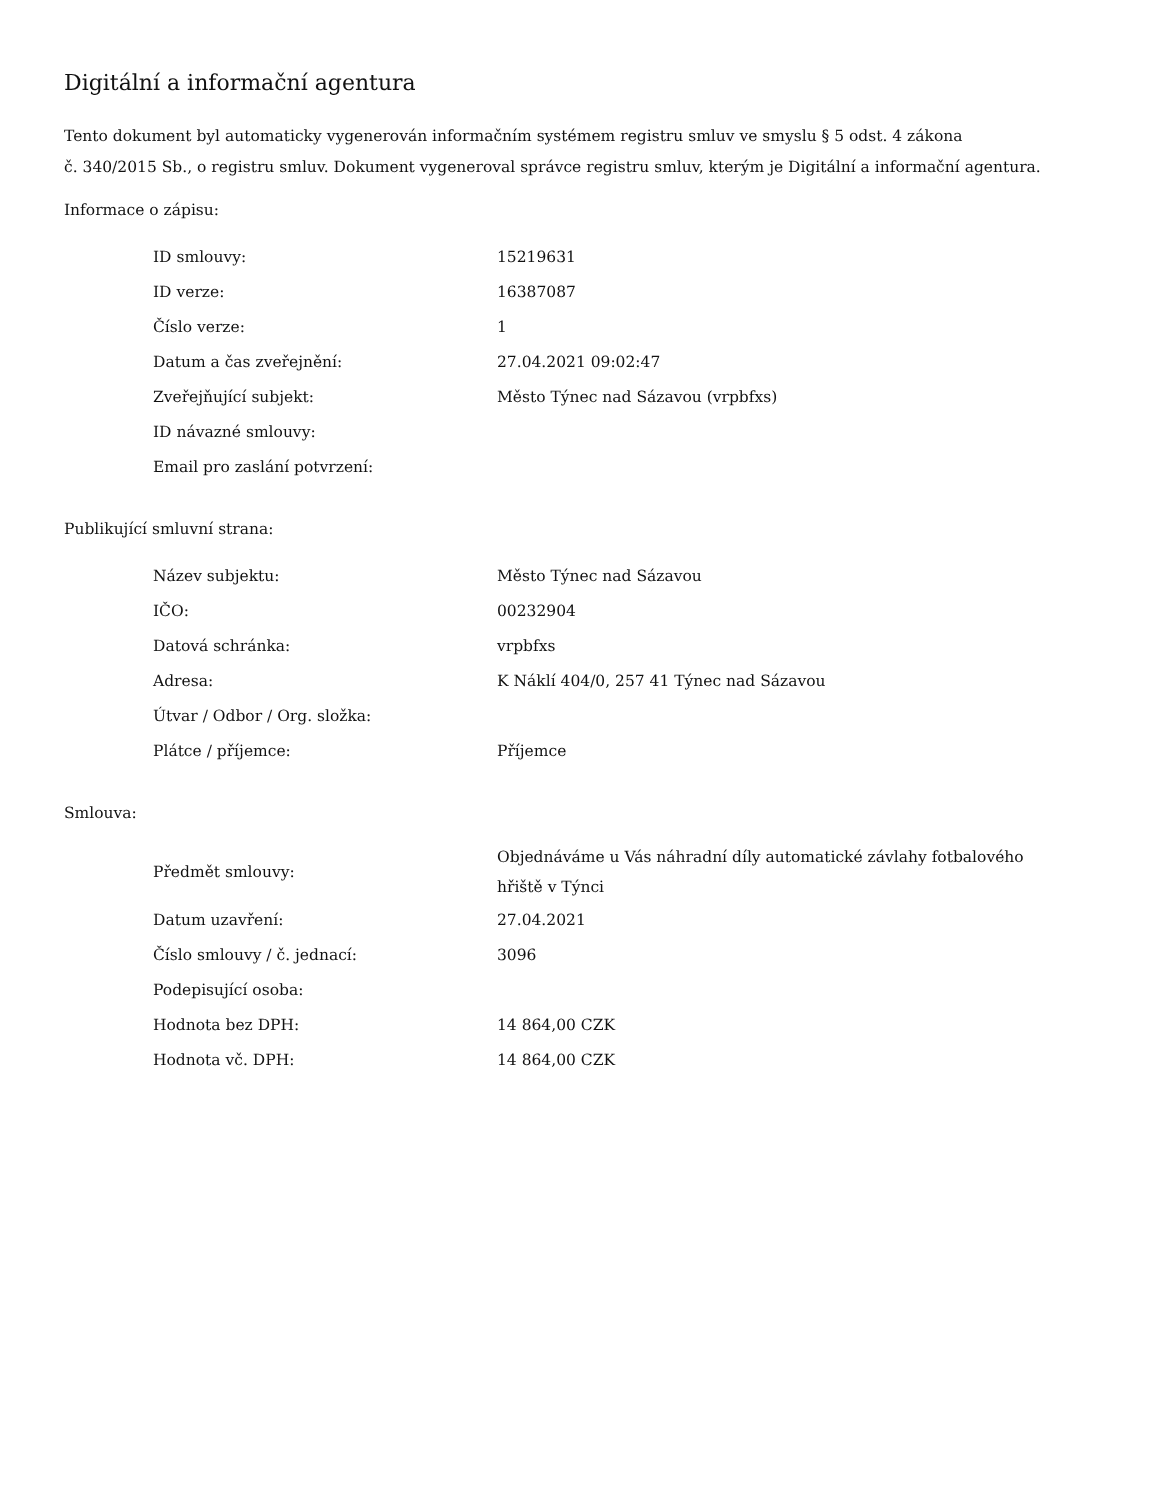Digitální a informační agentura
Tento dokument byl automaticky vygenerován informačním systémem registru smluv ve smyslu § 5 odst. 4 zákona
č. 340/2015 Sb., o registru smluv. Dokument vygeneroval správce registru smluv, kterým je Digitální a informační agentura.
Informace o zápisu:
| ID smlouvy: | 15219631 |
| ID verze: | 16387087 |
| Číslo verze: | 1 |
| Datum a čas zveřejnění: | 27.04.2021 09:02:47 |
| Zveřejňující subjekt: | Město Týnec nad Sázavou (vrpbfxs) |
| ID návazné smlouvy: | |
| Email pro zaslání potvrzení: | |
Publikující smluvní strana:
| Název subjektu: | Město Týnec nad Sázavou |
| IČO: | 00232904 |
| Datová schránka: | vrpbfxs |
| Adresa: | K Náklí 404/0, 257 41 Týnec nad Sázavou |
| Útvar / Odbor / Org. složka: | |
| Plátce / příjemce: | Příjemce |
Smlouva:
| Předmět smlouvy: | Objednáváme u Vás náhradní díly automatické závlahy fotbalového hřiště v Týnci |
| Datum uzavření: | 27.04.2021 |
| Číslo smlouvy / č. jednací: | 3096 |
| Podepisující osoba: | |
| Hodnota bez DPH: | 14 864,00 CZK |
| Hodnota vč. DPH: | 14 864,00 CZK |